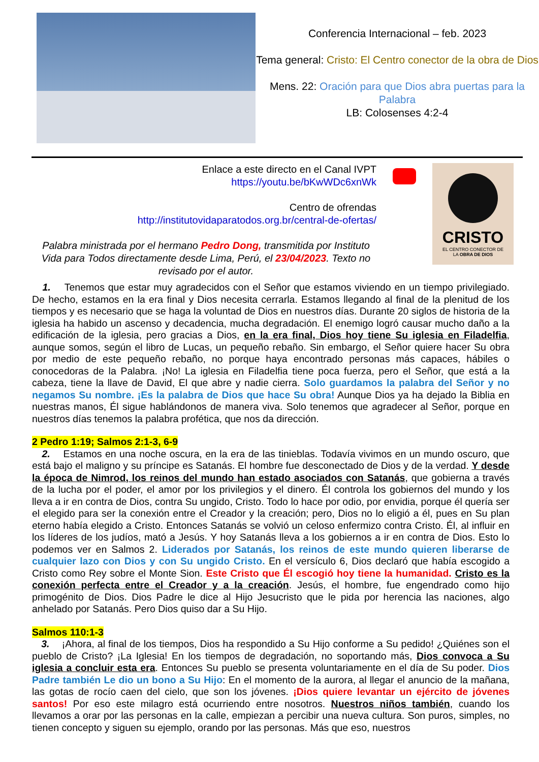Conferencia Internacional – feb. 2023
Tema general: Cristo: El Centro conector de la obra de Dios
Mens. 22: Oración para que Dios abra puertas para la Palabra
LB: Colosenses 4:2-4
Enlace a este directo en el Canal IVPT
https://youtu.be/bKwWDc6xnWk
Centro de ofrendas
http://institutovidaparatodos.org.br/central-de-ofertas/
Palabra ministrada por el hermano Pedro Dong, transmitida por Instituto Vida para Todos directamente desde Lima, Perú, el 23/04/2023. Texto no revisado por el autor.
CRISTO
EL CENTRO CONECTOR DE
LA OBRA DE DIOS
1. Tenemos que estar muy agradecidos con el Señor que estamos viviendo en un tiempo privilegiado. De hecho, estamos en la era final y Dios necesita cerrarla. Estamos llegando al final de la plenitud de los tiempos y es necesario que se haga la voluntad de Dios en nuestros días. Durante 20 siglos de historia de la iglesia ha habido un ascenso y decadencia, mucha degradación. El enemigo logró causar mucho daño a la edificación de la iglesia, pero gracias a Dios, en la era final, Dios hoy tiene Su iglesia en Filadelfia, aunque somos, según el libro de Lucas, un pequeño rebaño. Sin embargo, el Señor quiere hacer Su obra por medio de este pequeño rebaño, no porque haya encontrado personas más capaces, hábiles o conocedoras de la Palabra. ¡No! La iglesia en Filadelfia tiene poca fuerza, pero el Señor, que está a la cabeza, tiene la llave de David, El que abre y nadie cierra. Solo guardamos la palabra del Señor y no negamos Su nombre. ¡Es la palabra de Dios que hace Su obra! Aunque Dios ya ha dejado la Biblia en nuestras manos, Él sigue hablándonos de manera viva. Solo tenemos que agradecer al Señor, porque en nuestros días tenemos la palabra profética, que nos da dirección.
2 Pedro 1:19; Salmos 2:1-3, 6-9
2. Estamos en una noche oscura, en la era de las tinieblas. Todavía vivimos en un mundo oscuro, que está bajo el maligno y su príncipe es Satanás. El hombre fue desconectado de Dios y de la verdad. Y desde la época de Nimrod, los reinos del mundo han estado asociados con Satanás, que gobierna a través de la lucha por el poder, el amor por los privilegios y el dinero. Él controla los gobiernos del mundo y los lleva a ir en contra de Dios, contra Su ungido, Cristo. Todo lo hace por odio, por envidia, porque él quería ser el elegido para ser la conexión entre el Creador y la creación; pero, Dios no lo eligió a él, pues en Su plan eterno había elegido a Cristo. Entonces Satanás se volvió un celoso enfermizo contra Cristo. Él, al influir en los líderes de los judíos, mató a Jesús. Y hoy Satanás lleva a los gobiernos a ir en contra de Dios. Esto lo podemos ver en Salmos 2. Liderados por Satanás, los reinos de este mundo quieren liberarse de cualquier lazo con Dios y con Su ungido Cristo. En el versículo 6, Dios declaró que había escogido a Cristo como Rey sobre el Monte Sion. Este Cristo que Él escogió hoy tiene la humanidad. Cristo es la conexión perfecta entre el Creador y a la creación. Jesús, el hombre, fue engendrado como hijo primogénito de Dios. Dios Padre le dice al Hijo Jesucristo que le pida por herencia las naciones, algo anhelado por Satanás. Pero Dios quiso dar a Su Hijo.
Salmos 110:1-3
3. ¡Ahora, al final de los tiempos, Dios ha respondido a Su Hijo conforme a Su pedido! ¿Quiénes son el pueblo de Cristo? ¡La Iglesia! En los tiempos de degradación, no soportando más, Dios convoca a Su iglesia a concluir esta era. Entonces Su pueblo se presenta voluntariamente en el día de Su poder. Dios Padre también Le dio un bono a Su Hijo: En el momento de la aurora, al llegar el anuncio de la mañana, las gotas de rocío caen del cielo, que son los jóvenes. ¡Dios quiere levantar un ejército de jóvenes santos! Por eso este milagro está ocurriendo entre nosotros. Nuestros niños también, cuando los llevamos a orar por las personas en la calle, empiezan a percibir una nueva cultura. Son puros, simples, no tienen concepto y siguen su ejemplo, orando por las personas. Más que eso, nuestros